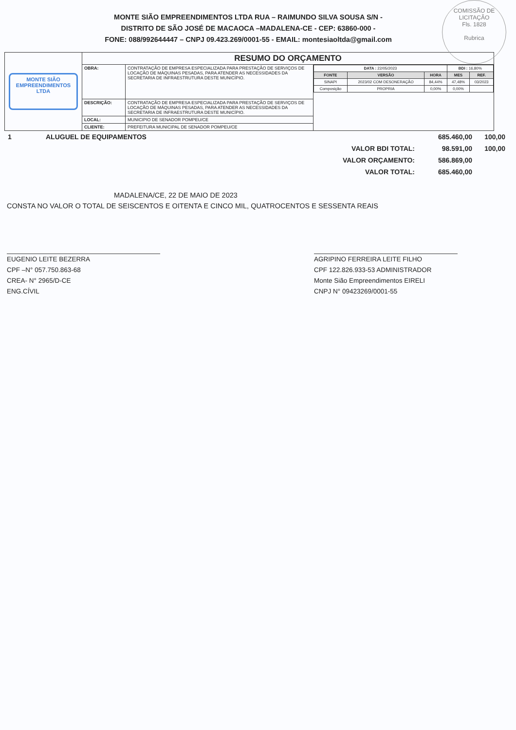COMISSÃO DE LICITAÇÃO
Fls. 1828
Rubrica
MONTE SIÃO EMPREENDIMENTOS LTDA RUA – RAIMUNDO SILVA SOUSA S/N -
DISTRITO DE SÃO JOSÉ DE MACAOCA –MADALENA-CE - CEP: 63860-000 -
FONE: 088/992644447 – CNPJ 09.423.269/0001-55 - EMAIL: montesiaoltda@gmail.com
| MONTE SIÃO EMPREENDIMENTOS LTDA | RESUMO DO ORÇAMENTO | | |
| | OBRA: | CONTRATAÇÃO DE EMPRESA ESPECIALIZADA PARA PRESTAÇÃO DE SERVIÇOS DE LOCAÇÃO DE MÁQUINAS PESADAS, PARA ATENDER AS NECESSIDADES DA SECRETARIA DE INFRAESTRUTURA DESTE MUNICÍPIO. | / DATA : 22/05/2023 / / / BDI : 16,80% / / / FONTE / VERSÃO / HORA / MES / REF. / / SINAPI / 2023/02 COM DESONERAÇÃO / 84,44% / 47,48% / 03/2023 / / Composição / PROPRIA / 0,00% / 0,00% / / |
| | DESCRIÇÃO: | CONTRATAÇÃO DE EMPRESA ESPECIALIZADA PARA PRESTAÇÃO DE SERVIÇOS DE LOCAÇÃO DE MÁQUINAS PESADAS, PARA ATENDER AS NECESSIDADES DA SECRETARIA DE INFRAESTRUTURA DESTE MUNICÍPIO. | |
| | LOCAL: | MUNICIPIO DE SENADOR POMPEU/CE | |
| | CLIENTE: | PREFEITURA MUNICIPAL DE SENADOR POMPEU/CE | |
| 1 | ALUGUEL DE EQUIPAMENTOS | | 685.460,00 | 100,00 |
| | | VALOR BDI TOTAL: | 98.591,00 | 100,00 |
| | | VALOR ORÇAMENTO: | 586.869,00 | |
| | | VALOR TOTAL: | 685.460,00 | |
MADALENA/CE, 22 DE MAIO DE 2023
CONSTA NO VALOR O TOTAL DE SEISCENTOS E OITENTA E CINCO MIL, QUATROCENTOS E SESSENTA REAIS
EUGENIO LEITE BEZERRA
CPF –N° 057.750.863-68
CREA- N° 2965/D-CE
ENG.CÍVIL
AGRIPINO FERREIRA LEITE FILHO
CPF 122.826.933-53 ADMINISTRADOR
Monte Sião Empreendimentos EIRELI
CNPJ N° 09423269/0001-55